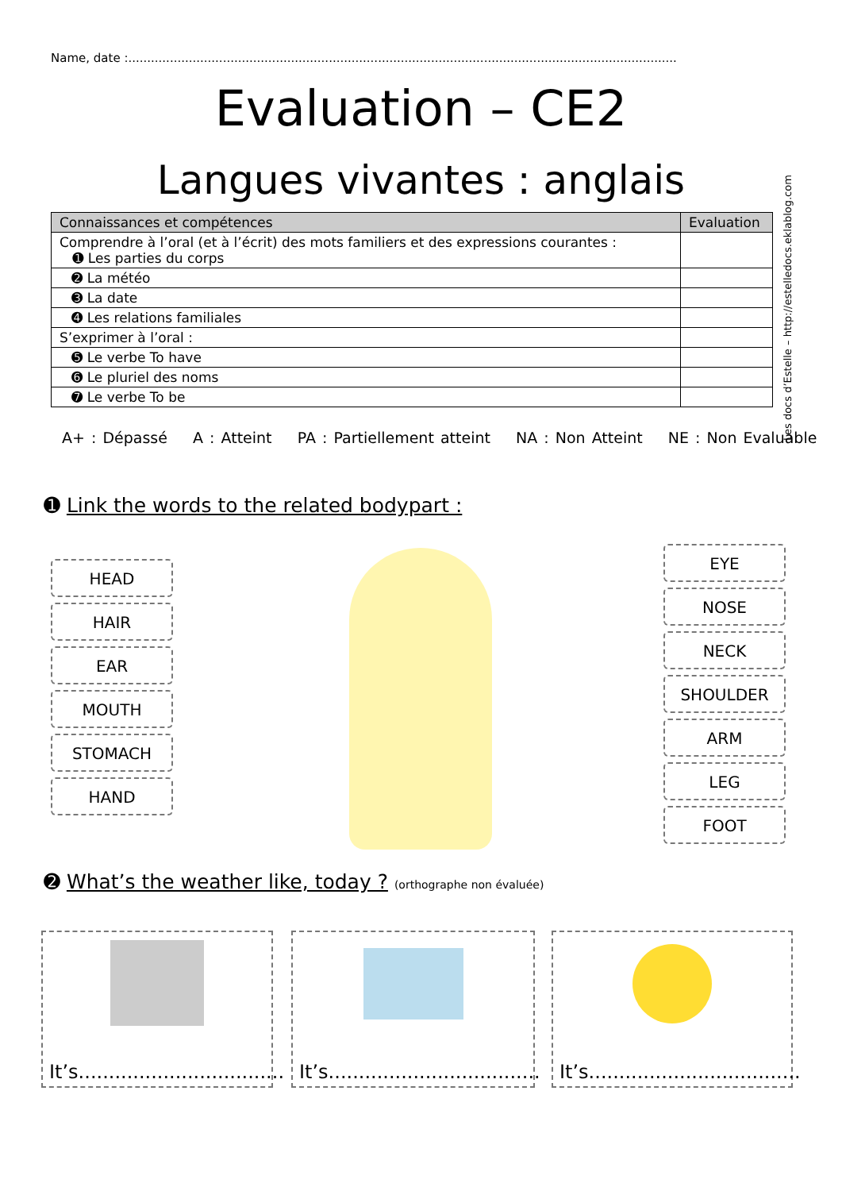Name, date :.................................................................................................................................................
Evaluation – CE2
Langues vivantes : anglais
| Connaissances et compétences | Evaluation |
| --- | --- |
| Comprendre à l’oral (et à l’écrit) des mots familiers et des expressions courantes : ➊ Les parties du corps | |
| ➋ La météo | |
| ➌ La date | |
| ➍ Les relations familiales | |
| S’exprimer à l’oral : | |
| ➎ Le verbe To have | |
| ➏ Le pluriel des noms | |
| ➐ Le verbe To be | |
A+ : Dépassé A : Atteint PA : Partiellement atteint NA : Non Atteint NE : Non Evaluable
Les docs d’Estelle – http://estelledocs.eklablog.com
➊ Link the words to the related bodypart :
HEAD
HAIR
EAR
MOUTH
STOMACH
HAND
EYE
NOSE
NECK
SHOULDER
ARM
LEG
FOOT
➋ What’s the weather like, today ? (orthographe non évaluée)
It’s..................................
It’s...................................
It’s...................................